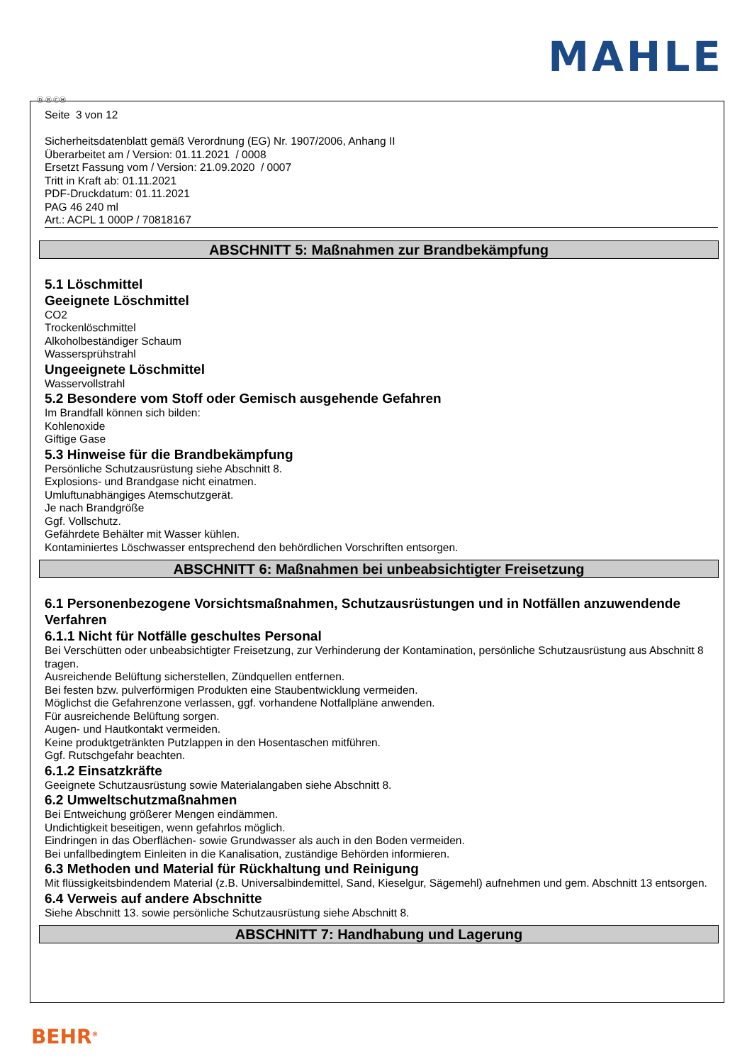MAHLE
Ⓓ Ⓑ ⒸⒽ
Seite 3 von 12
Sicherheitsdatenblatt gemäß Verordnung (EG) Nr. 1907/2006, Anhang II
Überarbeitet am / Version: 01.11.2021 / 0008
Ersetzt Fassung vom / Version: 21.09.2020 / 0007
Tritt in Kraft ab: 01.11.2021
PDF-Druckdatum: 01.11.2021
PAG 46 240 ml
Art.: ACPL 1 000P / 70818167
ABSCHNITT 5: Maßnahmen zur Brandbekämpfung
5.1 Löschmittel
Geeignete Löschmittel
CO2
Trockenlöschmittel
Alkoholbeständiger Schaum
Wassersprühstrahl
Ungeeignete Löschmittel
Wasservollstrahl
5.2 Besondere vom Stoff oder Gemisch ausgehende Gefahren
Im Brandfall können sich bilden:
Kohlenoxide
Giftige Gase
5.3 Hinweise für die Brandbekämpfung
Persönliche Schutzausrüstung siehe Abschnitt 8.
Explosions- und Brandgase nicht einatmen.
Umluftunabhängiges Atemschutzgerät.
Je nach Brandgröße
Ggf. Vollschutz.
Gefährdete Behälter mit Wasser kühlen.
Kontaminiertes Löschwasser entsprechend den behördlichen Vorschriften entsorgen.
ABSCHNITT 6: Maßnahmen bei unbeabsichtigter Freisetzung
6.1 Personenbezogene Vorsichtsmaßnahmen, Schutzausrüstungen und in Notfällen anzuwendende Verfahren
6.1.1 Nicht für Notfälle geschultes Personal
Bei Verschütten oder unbeabsichtigter Freisetzung, zur Verhinderung der Kontamination, persönliche Schutzausrüstung aus Abschnitt 8 tragen.
Ausreichende Belüftung sicherstellen, Zündquellen entfernen.
Bei festen bzw. pulverförmigen Produkten eine Staubentwicklung vermeiden.
Möglichst die Gefahrenzone verlassen, ggf. vorhandene Notfallpläne anwenden.
Für ausreichende Belüftung sorgen.
Augen- und Hautkontakt vermeiden.
Keine produktgetränkten Putzlappen in den Hosentaschen mitführen.
Ggf. Rutschgefahr beachten.
6.1.2 Einsatzkräfte
Geeignete Schutzausrüstung sowie Materialangaben siehe Abschnitt 8.
6.2 Umweltschutzmaßnahmen
Bei Entweichung größerer Mengen eindämmen.
Undichtigkeit beseitigen, wenn gefahrlos möglich.
Eindringen in das Oberflächen- sowie Grundwasser als auch in den Boden vermeiden.
Bei unfallbedingtem Einleiten in die Kanalisation, zuständige Behörden informieren.
6.3 Methoden und Material für Rückhaltung und Reinigung
Mit flüssigkeitsbindendem Material (z.B. Universalbindemittel, Sand, Kieselgur, Sägemehl) aufnehmen und gem. Abschnitt 13 entsorgen.
6.4 Verweis auf andere Abschnitte
Siehe Abschnitt 13. sowie persönliche Schutzausrüstung siehe Abschnitt 8.
ABSCHNITT 7: Handhabung und Lagerung
BEHR<sup>®</sup>